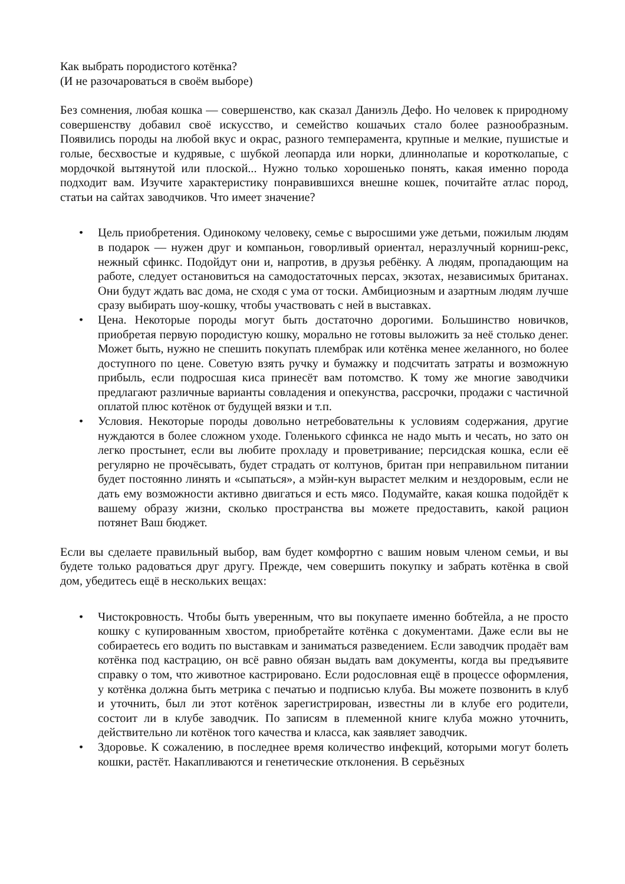Как выбрать породистого котёнка?
(И не разочароваться в своём выборе)
Без сомнения, любая кошка — совершенство, как сказал Даниэль Дефо. Но человек к природному совершенству добавил своё искусство, и семейство кошачьих стало более разнообразным. Появились породы на любой вкус и окрас, разного темперамента, крупные и мелкие, пушистые и голые, бесхвостые и кудрявые, с шубкой леопарда или норки, длиннолапые и коротколапые, с мордочкой вытянутой или плоской... Нужно только хорошенько понять, какая именно порода подходит вам. Изучите характеристику понравившихся внешне кошек, почитайте атлас пород, статьи на сайтах заводчиков. Что имеет значение?
• Цель приобретения. Одинокому человеку, семье с выросшими уже детьми, пожилым людям в подарок — нужен друг и компаньон, говорливый ориентал, неразлучный корниш-рекс, нежный сфинкс. Подойдут они и, напротив, в друзья ребёнку. А людям, пропадающим на работе, следует остановиться на самодостаточных персах, экзотах, независимых британах. Они будут ждать вас дома, не сходя с ума от тоски. Амбициозным и азартным людям лучше сразу выбирать шоу-кошку, чтобы участвовать с ней в выставках.
• Цена. Некоторые породы могут быть достаточно дорогими. Большинство новичков, приобретая первую породистую кошку, морально не готовы выложить за неё столько денег. Может быть, нужно не спешить покупать плембрак или котёнка менее желанного, но более доступного по цене. Советую взять ручку и бумажку и подсчитать затраты и возможную прибыль, если подросшая киса принесёт вам потомство. К тому же многие заводчики предлагают различные варианты совладения и опекунства, рассрочки, продажи с частичной оплатой плюс котёнок от будущей вязки и т.п.
• Условия. Некоторые породы довольно нетребовательны к условиям содержания, другие нуждаются в более сложном уходе. Голенького сфинкса не надо мыть и чесать, но зато он легко простынет, если вы любите прохладу и проветривание; персидская кошка, если её регулярно не прочёсывать, будет страдать от колтунов, британ при неправильном питании будет постоянно линять и «сыпаться», а мэйн-кун вырастет мелким и нездоровым, если не дать ему возможности активно двигаться и есть мясо. Подумайте, какая кошка подойдёт к вашему образу жизни, сколько пространства вы можете предоставить, какой рацион потянет Ваш бюджет.
Если вы сделаете правильный выбор, вам будет комфортно с вашим новым членом семьи, и вы будете только радоваться друг другу. Прежде, чем совершить покупку и забрать котёнка в свой дом, убедитесь ещё в нескольких вещах:
• Чистокровность. Чтобы быть уверенным, что вы покупаете именно бобтейла, а не просто кошку с купированным хвостом, приобретайте котёнка с документами. Даже если вы не собираетесь его водить по выставкам и заниматься разведением. Если заводчик продаёт вам котёнка под кастрацию, он всё равно обязан выдать вам документы, когда вы предъявите справку о том, что животное кастрировано. Если родословная ещё в процессе оформления, у котёнка должна быть метрика с печатью и подписью клуба. Вы можете позвонить в клуб и уточнить, был ли этот котёнок зарегистрирован, известны ли в клубе его родители, состоит ли в клубе заводчик. По записям в племенной книге клуба можно уточнить, действительно ли котёнок того качества и класса, как заявляет заводчик.
• Здоровье. К сожалению, в последнее время количество инфекций, которыми могут болеть кошки, растёт. Накапливаются и генетические отклонения. В серьёзных